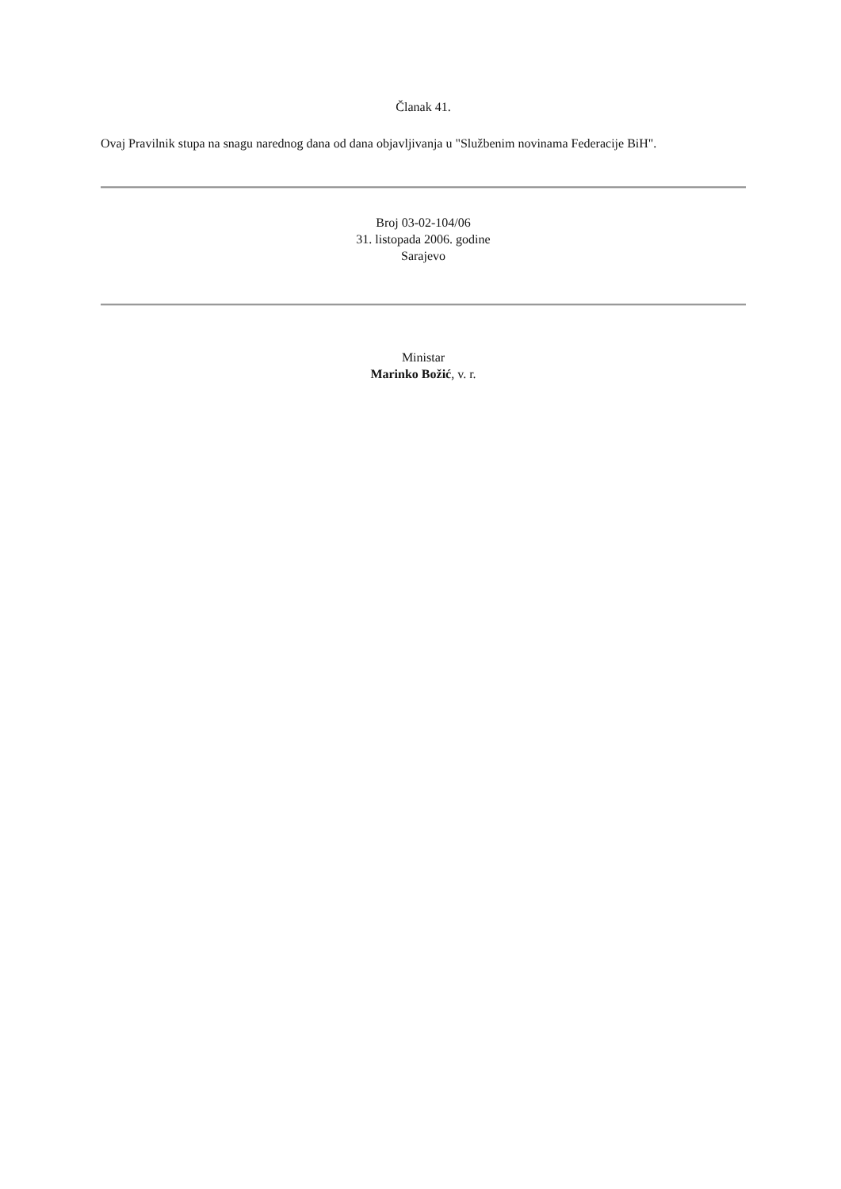Članak 41.
Ovaj Pravilnik stupa na snagu narednog dana od dana objavljivanja u "Službenim novinama Federacije BiH".
Broj 03-02-104/06
31. listopada 2006. godine
Sarajevo
Ministar
Marinko Božić, v. r.